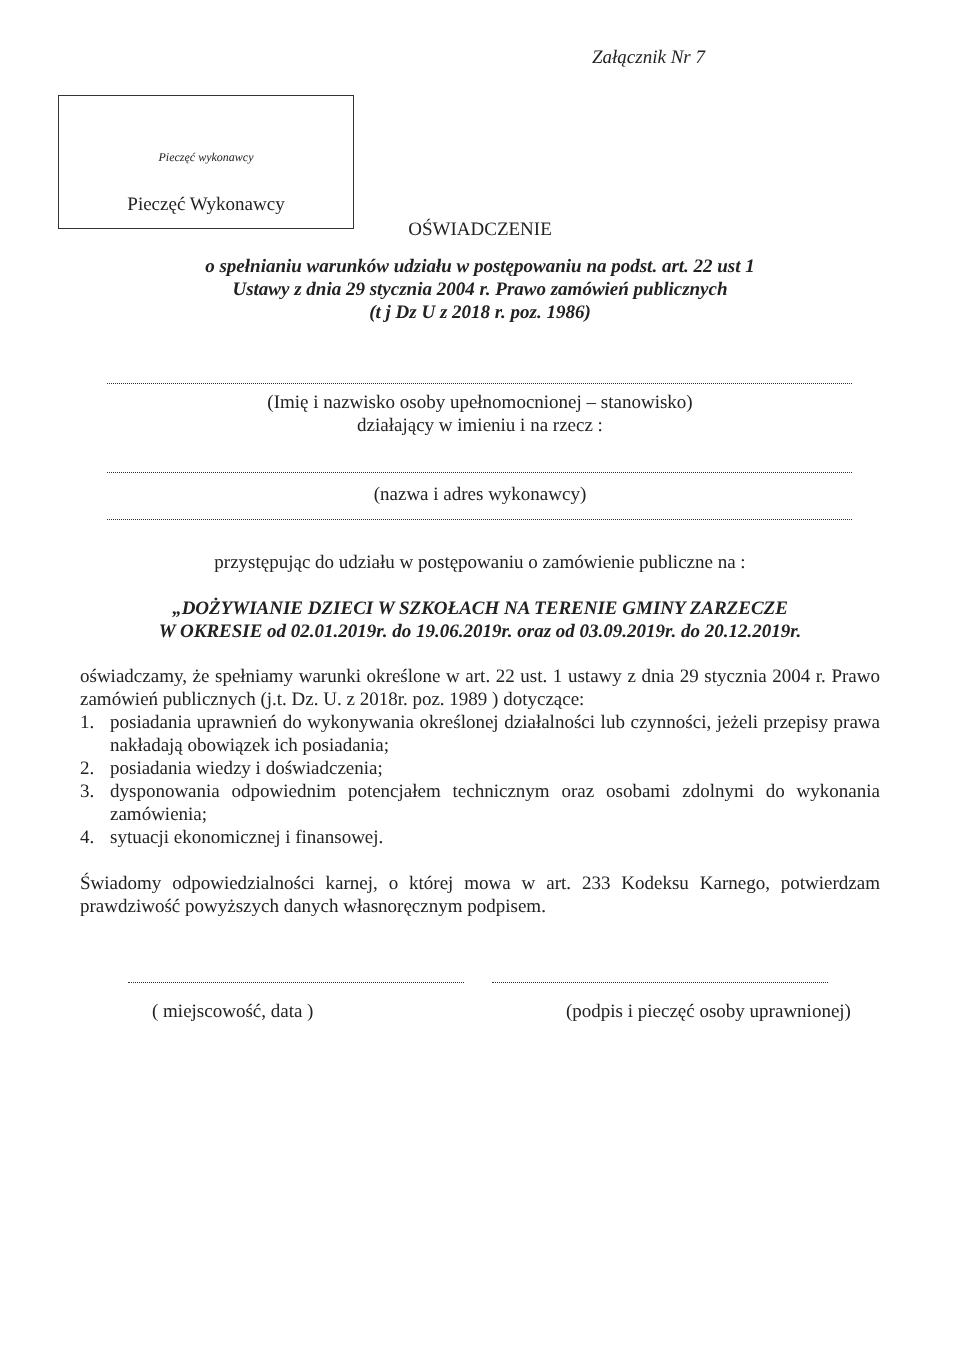Załącznik Nr 7
Pieczęć wykonawcy
Pieczęć Wykonawcy
OŚWIADCZENIE
o spełnianiu warunków udziału w postępowaniu na podst. art. 22 ust 1
Ustawy z dnia 29 stycznia 2004 r. Prawo zamówień publicznych
(t j Dz U z 2018 r. poz. 1986)
(Imię i nazwisko osoby upełnomocnionej – stanowisko)
działający w imieniu i na rzecz :
(nazwa i adres wykonawcy)
przystępując do udziału w postępowaniu o zamówienie publiczne na :
„DOŻYWIANIE DZIECI W SZKOŁACH NA TERENIE GMINY ZARZECZE
W OKRESIE od 02.01.2019r. do 19.06.2019r. oraz od 03.09.2019r. do 20.12.2019r.
oświadczamy, że spełniamy warunki określone w art. 22 ust. 1 ustawy z dnia 29 stycznia 2004 r. Prawo zamówień publicznych (j.t. Dz. U. z 2018r. poz. 1989 ) dotyczące:
1. posiadania uprawnień do wykonywania określonej działalności lub czynności, jeżeli przepisy prawa nakładają obowiązek ich posiadania;
2. posiadania wiedzy i doświadczenia;
3. dysponowania odpowiednim potencjałem technicznym oraz osobami zdolnymi do wykonania zamówienia;
4. sytuacji ekonomicznej i finansowej.
Świadomy odpowiedzialności karnej, o której mowa w art. 233 Kodeksu Karnego, potwierdzam prawdziwość powyższych danych własnoręcznym podpisem.
( miejscowość, data )
(podpis i pieczęć osoby uprawnionej)